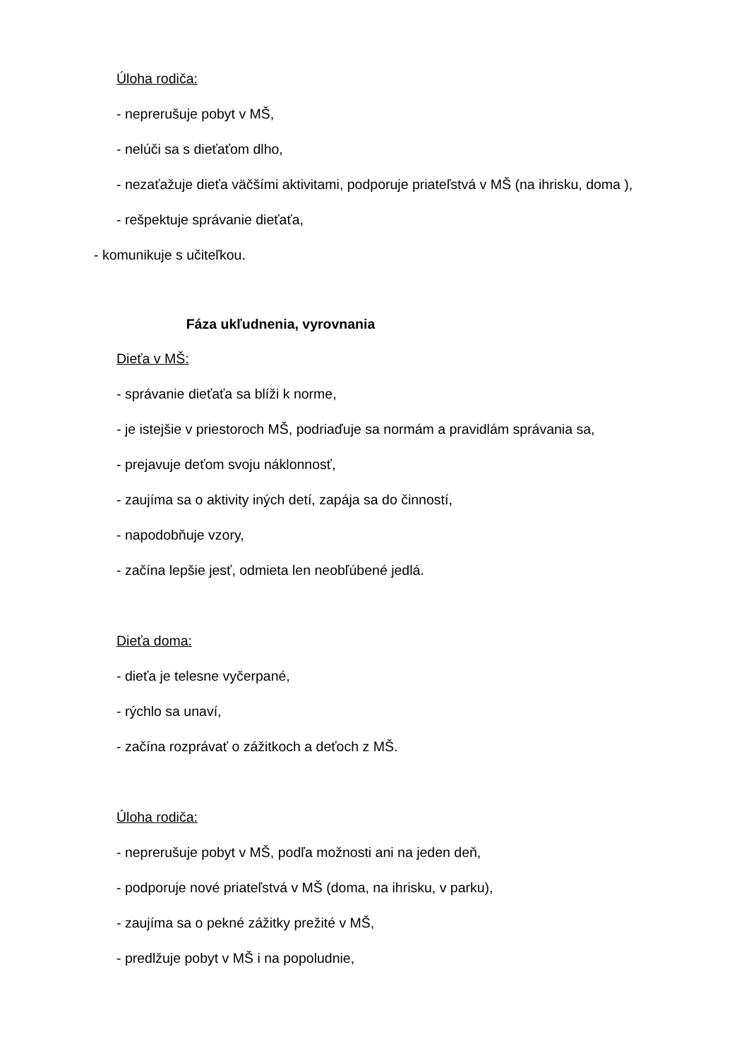Úloha rodiča:
- neprerušuje pobyt v MŠ,
- nelúči sa s dieťaťom dlho,
- nezaťažuje dieťa väčšími aktivitami, podporuje priateľstvá v MŠ (na ihrisku, doma ),
- rešpektuje správanie dieťaťa,
- komunikuje s učiteľkou.
Fáza ukľudnenia, vyrovnania
Dieťa v MŠ:
- správanie dieťaťa sa blíži k norme,
- je istejšie v priestoroch MŠ, podriaďuje sa normám a pravidlám správania sa,
- prejavuje deťom svoju náklonnosť,
- zaujíma sa o aktivity iných detí, zapája sa do činností,
- napodobňuje vzory,
- začína lepšie jesť, odmieta len neobľúbené jedlá.
Dieťa doma:
- dieťa je telesne vyčerpané,
- rýchlo sa unaví,
- začína rozprávať o zážitkoch a deťoch z MŠ.
Úloha rodiča:
- neprerušuje pobyt v MŠ, podľa možnosti ani na jeden deň,
- podporuje nové priateľstvá v MŠ (doma, na ihrisku, v parku),
- zaujíma sa o pekné zážitky prežité v MŠ,
- predlžuje pobyt v MŠ i na popoludnie,